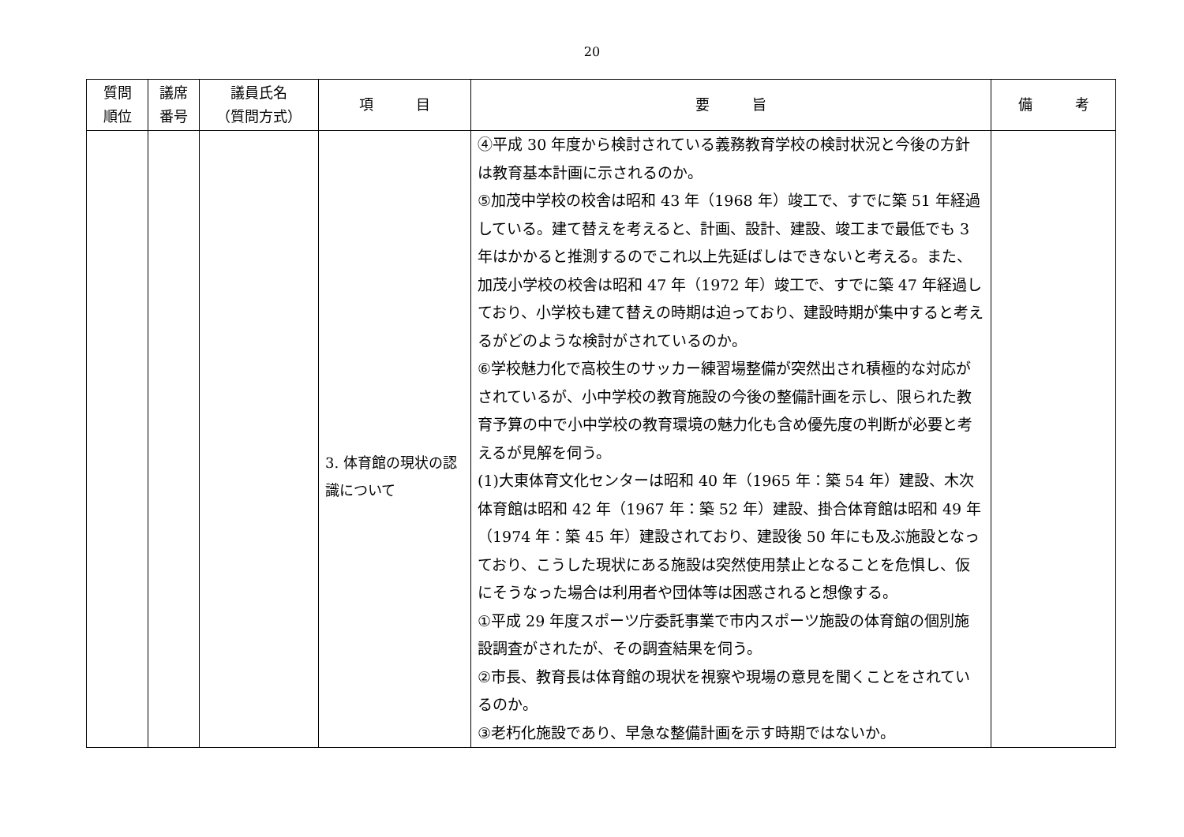20
| 質問 順位 | 議席 番号 | 議員氏名 （質問方式） | 項 目 | 要 旨 | 備 考 |
| --- | --- | --- | --- | --- | --- |
| | | | 3. 体育館の現状の認識について | ④平成 30 年度から検討されている義務教育学校の検討状況と今後の方針は教育基本計画に示されるのか。 ⑤加茂中学校の校舎は昭和 43 年（1968 年）竣工で、すでに築 51 年経過している。建て替えを考えると、計画、設計、建設、竣工まで最低でも 3 年はかかると推測するのでこれ以上先延ばしはできないと考える。また、加茂小学校の校舎は昭和 47 年（1972 年）竣工で、すでに築 47 年経過しており、小学校も建て替えの時期は迫っており、建設時期が集中すると考えるがどのような検討がされているのか。 ⑥学校魅力化で高校生のサッカー練習場整備が突然出され積極的な対応がされているが、小中学校の教育施設の今後の整備計画を示し、限られた教育予算の中で小中学校の教育環境の魅力化も含め優先度の判断が必要と考えるが見解を伺う。 (1)大東体育文化センターは昭和 40 年（1965 年：築 54 年）建設、木次体育館は昭和 42 年（1967 年：築 52 年）建設、掛合体育館は昭和 49 年（1974 年：築 45 年）建設されており、建設後 50 年にも及ぶ施設となっており、こうした現状にある施設は突然使用禁止となることを危惧し、仮にそうなった場合は利用者や団体等は困惑されると想像する。 ①平成 29 年度スポーツ庁委託事業で市内スポーツ施設の体育館の個別施設調査がされたが、その調査結果を伺う。 ②市長、教育長は体育館の現状を視察や現場の意見を聞くことをされているのか。 ③老朽化施設であり、早急な整備計画を示す時期ではないか。 | |